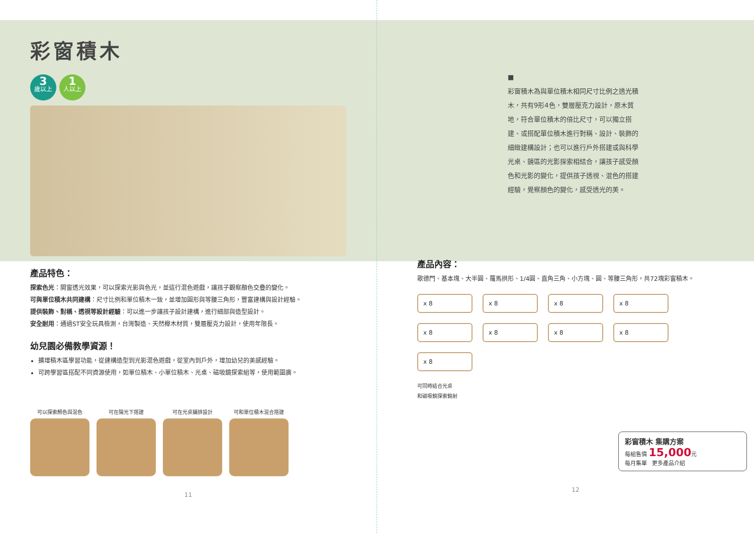彩窗積木
3 歲以上 1 人以上
產品特色：
探索色光：開窗透光效果，可以探索光影與色光，並這行混色遊戲，讓孩子觀察顏色交疊的變化。
可與單位積木共同建構：尺寸比例和單位積木一致，並增加圓形與等腰三角形，豐富建構與設計經驗。
提供裝飾、對稱、透視等設計經驗：可以進一步讓孩子設計建構，進行細部與造型設計。
安全耐用：通過ST安全玩具檢測，台灣製造、天然櫸木材質，雙層壓克力設計，使用年限長。
幼兒園必備教學資源！
擴增積木區學習功能，從建構造型到光影混色遊戲，從室內到戶外，增加幼兒的美感經驗。
可跨學習區搭配不同資源使用，如單位積木、小單位積木、光桌、磁吸鏡探索組等，使用範圍廣。
可以探索顏色與混色 可在陽光下搭建 可在光桌鋪排設計 可和單位積木混合搭建
11
■
彩窗積木為與單位積木相同尺寸比例之透光積木，共有9形4色，雙層壓克力設計，原木質地，符合單位積木的倍比尺寸，可以獨立搭建、或搭配單位積木進行對稱、設計、裝飾的細緻建構設計；也可以進行戶外搭建或與科學光桌、鏡區的光影探索相結合，讓孩子感受顏色和光影的變化，提供孩子透視、混色的搭建經驗，覺察顏色的變化，感受透光的美。
產品內容：
歌德門、基本塊、大半圓、羅馬拱形、1/4圓、直角三角、小方塊、圓、等腰三角形，共72塊彩窗積木。
x 8 x 8 x 8 x 8 x 8 x 8 x 8 x 8 x 8
可同時結合光桌
和磁吸鏡探索鏡射
彩窗積木 集購方案
每組售價 15,000元
每月集單 更多產品介紹
12